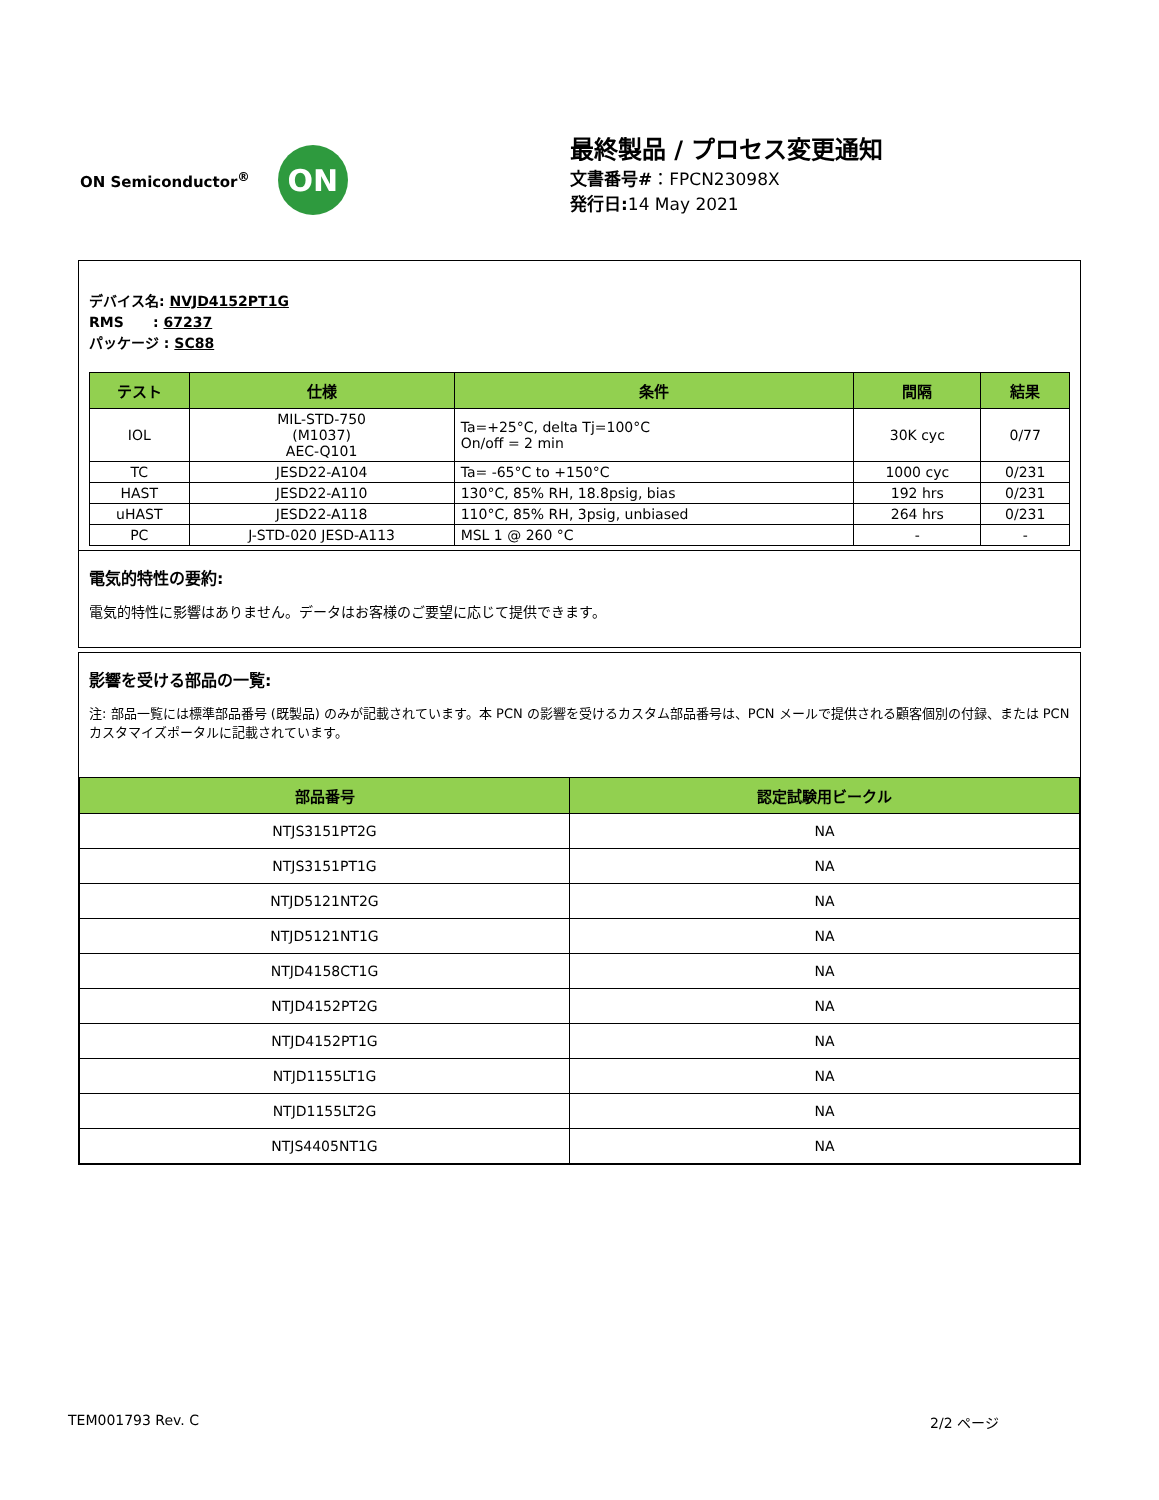ON Semiconductor<sup>®</sup>
ON
最終製品 / プロセス変更通知
文書番号#：FPCN23098X
発行日: 14 May 2021
デバイス名: NVJD4152PT1G
RMS : 67237
パッケージ : SC88
| テスト | 仕様 | 条件 | 間隔 | 結果 |
| --- | --- | --- | --- | --- |
| IOL | MIL-STD-750 (M1037) AEC-Q101 | Ta=+25°C, delta Tj=100°C On/off = 2 min | 30K cyc | 0/77 |
| TC | JESD22-A104 | Ta= -65°C to +150°C | 1000 cyc | 0/231 |
| HAST | JESD22-A110 | 130°C, 85% RH, 18.8psig, bias | 192 hrs | 0/231 |
| uHAST | JESD22-A118 | 110°C, 85% RH, 3psig, unbiased | 264 hrs | 0/231 |
| PC | J-STD-020 JESD-A113 | MSL 1 @ 260 °C | - | - |
電気的特性の要約:
電気的特性に影響はありません。データはお客様のご要望に応じて提供できます。
影響を受ける部品の一覧:
注: 部品一覧には標準部品番号 (既製品) のみが記載されています。本 PCN の影響を受けるカスタム部品番号は、PCN メールで提供される顧客個別の付録、または PCN カスタマイズポータルに記載されています。
| 部品番号 | 認定試験用ビークル |
| --- | --- |
| NTJS3151PT2G | NA |
| NTJS3151PT1G | NA |
| NTJD5121NT2G | NA |
| NTJD5121NT1G | NA |
| NTJD4158CT1G | NA |
| NTJD4152PT2G | NA |
| NTJD4152PT1G | NA |
| NTJD1155LT1G | NA |
| NTJD1155LT2G | NA |
| NTJS4405NT1G | NA |
TEM001793 Rev. C 2/2 ページ